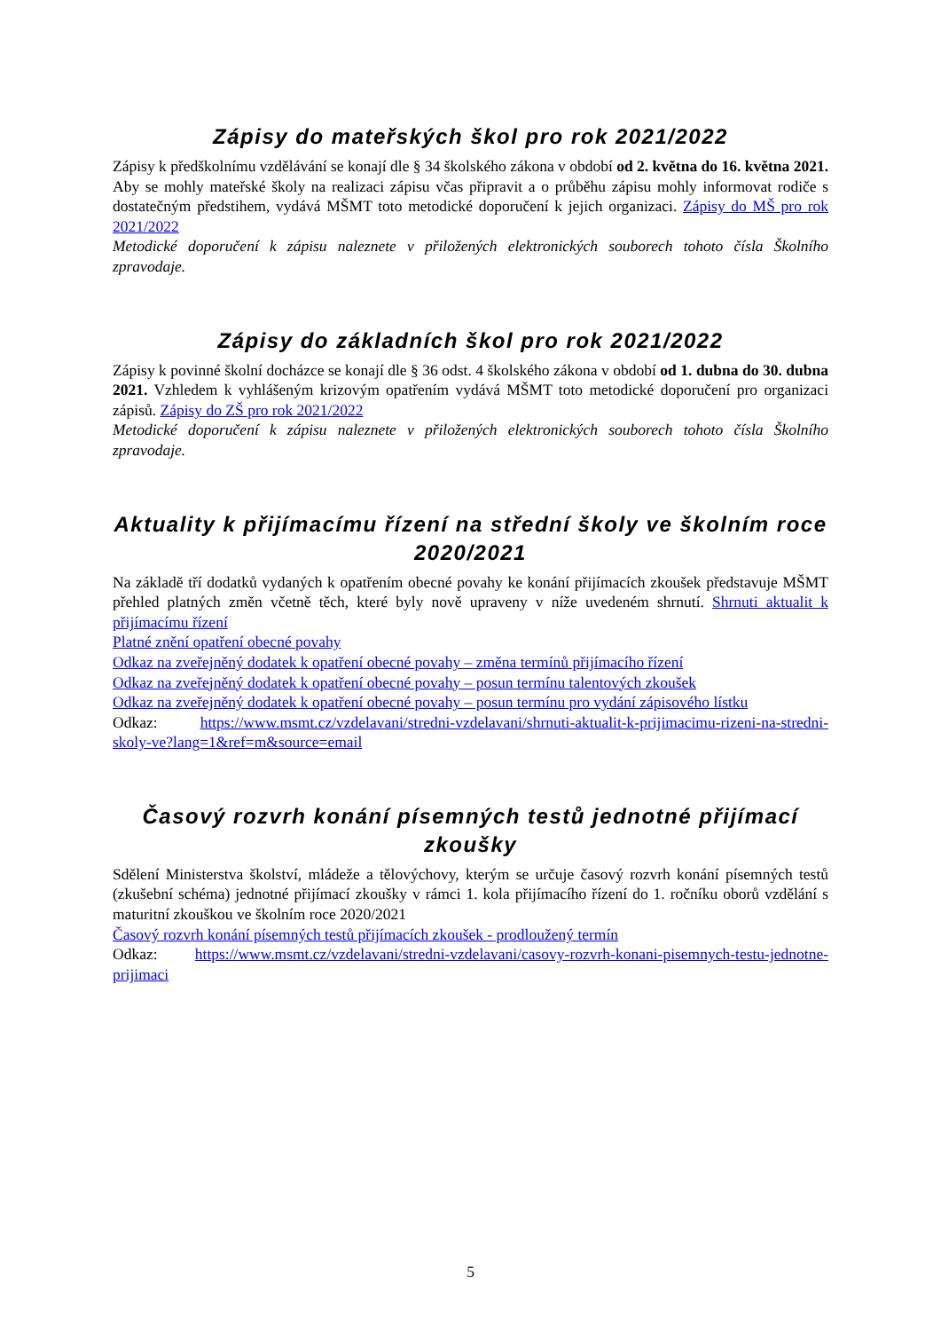Zápisy do mateřských škol pro rok 2021/2022
Zápisy k předškolnímu vzdělávání se konají dle § 34 školského zákona v období od 2. května do 16. května 2021. Aby se mohly mateřské školy na realizaci zápisu včas připravit a o průběhu zápisu mohly informovat rodiče s dostatečným předstihem, vydává MŠMT toto metodické doporučení k jejich organizaci. Zápisy do MŠ pro rok 2021/2022
Metodické doporučení k zápisu naleznete v přiložených elektronických souborech tohoto čísla Školního zpravodaje.
Zápisy do základních škol pro rok 2021/2022
Zápisy k povinné školní docházce se konají dle § 36 odst. 4 školského zákona v období od 1. dubna do 30. dubna 2021. Vzhledem k vyhlášeným krizovým opatřením vydává MŠMT toto metodické doporučení pro organizaci zápisů. Zápisy do ZŠ pro rok 2021/2022
Metodické doporučení k zápisu naleznete v přiložených elektronických souborech tohoto čísla Školního zpravodaje.
Aktuality k přijímacímu řízení na střední školy ve školním roce 2020/2021
Na základě tří dodatků vydaných k opatřením obecné povahy ke konání přijímacích zkoušek představuje MŠMT přehled platných změn včetně těch, které byly nově upraveny v níže uvedeném shrnutí. Shrnuti aktualit k přijímacímu řízení
Platné znění opatření obecné povahy
Odkaz na zveřejněný dodatek k opatření obecné povahy – změna termínů přijímacího řízení
Odkaz na zveřejněný dodatek k opatření obecné povahy – posun termínu talentových zkoušek
Odkaz na zveřejněný dodatek k opatření obecné povahy – posun termínu pro vydání zápisového lístku
Odkaz: https://www.msmt.cz/vzdelavani/stredni-vzdelavani/shrnuti-aktualit-k-prijimacimu-rizeni-na-stredni-skoly-ve?lang=1&ref=m&source=email
Časový rozvrh konání písemných testů jednotné přijímací zkoušky
Sdělení Ministerstva školství, mládeže a tělovýchovy, kterým se určuje časový rozvrh konání písemných testů (zkušební schéma) jednotné přijímací zkoušky v rámci 1. kola přijímacího řízení do 1. ročníku oborů vzdělání s maturitní zkouškou ve školním roce 2020/2021
Časový rozvrh konání písemných testů přijímacích zkoušek - prodloužený termín
Odkaz: https://www.msmt.cz/vzdelavani/stredni-vzdelavani/casovy-rozvrh-konani-pisemnych-testu-jednotne-prijimaci
5